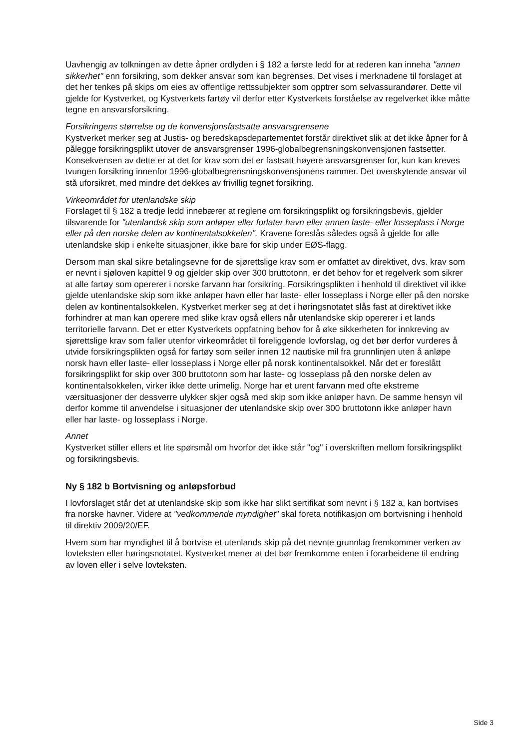Uavhengig av tolkningen av dette åpner ordlyden i § 182 a første ledd for at rederen kan inneha "annen sikkerhet" enn forsikring, som dekker ansvar som kan begrenses. Det vises i merknadene til forslaget at det her tenkes på skips om eies av offentlige rettssubjekter som opptrer som selvassurandører. Dette vil gjelde for Kystverket, og Kystverkets fartøy vil derfor etter Kystverkets forståelse av regelverket ikke måtte tegne en ansvarsforsikring.
Forsikringens størrelse og de konvensjonsfastsatte ansvarsgrensene
Kystverket merker seg at Justis- og beredskapsdepartementet forstår direktivet slik at det ikke åpner for å pålegge forsikringsplikt utover de ansvarsgrenser 1996-globalbegrensningskonvensjonen fastsetter. Konsekvensen av dette er at det for krav som det er fastsatt høyere ansvarsgrenser for, kun kan kreves tvungen forsikring innenfor 1996-globalbegrensningskonvensjonens rammer. Det overskytende ansvar vil stå uforsikret, med mindre det dekkes av frivillig tegnet forsikring.
Virkeområdet for utenlandske skip
Forslaget til § 182 a tredje ledd innebærer at reglene om forsikringsplikt og forsikringsbevis, gjelder tilsvarende for "utenlandsk skip som anløper eller forlater havn eller annen laste- eller losseplass i Norge eller på den norske delen av kontinentalsokkelen". Kravene foreslås således også å gjelde for alle utenlandske skip i enkelte situasjoner, ikke bare for skip under EØS-flagg.
Dersom man skal sikre betalingsevne for de sjørettslige krav som er omfattet av direktivet, dvs. krav som er nevnt i sjøloven kapittel 9 og gjelder skip over 300 bruttotonn, er det behov for et regelverk som sikrer at alle fartøy som opererer i norske farvann har forsikring. Forsikringsplikten i henhold til direktivet vil ikke gjelde utenlandske skip som ikke anløper havn eller har laste- eller losseplass i Norge eller på den norske delen av kontinentalsokkelen. Kystverket merker seg at det i høringsnotatet slås fast at direktivet ikke forhindrer at man kan operere med slike krav også ellers når utenlandske skip opererer i et lands territorielle farvann. Det er etter Kystverkets oppfatning behov for å øke sikkerheten for innkreving av sjørettslige krav som faller utenfor virkeområdet til foreliggende lovforslag, og det bør derfor vurderes å utvide forsikringsplikten også for fartøy som seiler innen 12 nautiske mil fra grunnlinjen uten å anløpe norsk havn eller laste- eller losseplass i Norge eller på norsk kontinentalsokkel. Når det er foreslått forsikringsplikt for skip over 300 bruttotonn som har laste- og losseplass på den norske delen av kontinentalsokkelen, virker ikke dette urimelig. Norge har et urent farvann med ofte ekstreme værsituasjoner der dessverre ulykker skjer også med skip som ikke anløper havn. De samme hensyn vil derfor komme til anvendelse i situasjoner der utenlandske skip over 300 bruttotonn ikke anløper havn eller har laste- og losseplass i Norge.
Annet
Kystverket stiller ellers et lite spørsmål om hvorfor det ikke står "og" i overskriften mellom forsikringsplikt og forsikringsbevis.
Ny § 182 b Bortvisning og anløpsforbud
I lovforslaget står det at utenlandske skip som ikke har slikt sertifikat som nevnt i § 182 a, kan bortvises fra norske havner. Videre at "vedkommende myndighet" skal foreta notifikasjon om bortvisning i henhold til direktiv 2009/20/EF.
Hvem som har myndighet til å bortvise et utenlands skip på det nevnte grunnlag fremkommer verken av lovteksten eller høringsnotatet. Kystverket mener at det bør fremkomme enten i forarbeidene til endring av loven eller i selve lovteksten.
Side 3